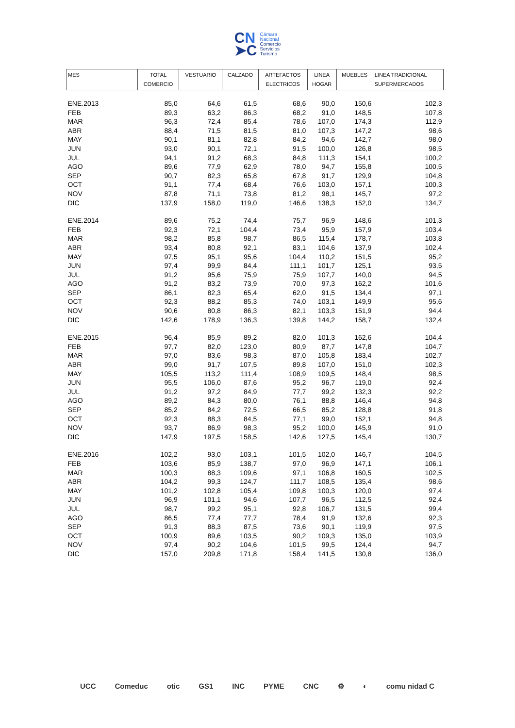CN
➤C
Cámara
Nacional
Comercio
Servicios
Turismo
| MES | TOTAL COMERCIO | VESTUARIO | CALZADO | ARTEFACTOS ELECTRICOS | LINEA HOGAR | MUEBLES | LINEA TRADICIONAL SUPERMERCADOS |
| --- | --- | --- | --- | --- | --- | --- | --- |
| ENE.2013 | 85,0 | 64,6 | 61,5 | 68,6 | 90,0 | 150,6 | 102,3 |
| FEB | 89,3 | 63,2 | 86,3 | 68,2 | 91,0 | 148,5 | 107,8 |
| MAR | 96,3 | 72,4 | 85,4 | 78,6 | 107,0 | 174,3 | 112,9 |
| ABR | 88,4 | 71,5 | 81,5 | 81,0 | 107,3 | 147,2 | 98,6 |
| MAY | 90,1 | 81,1 | 82,8 | 84,2 | 94,6 | 142,7 | 98,0 |
| JUN | 93,0 | 90,1 | 72,1 | 91,5 | 100,0 | 126,8 | 98,5 |
| JUL | 94,1 | 91,2 | 68,3 | 84,8 | 111,3 | 154,1 | 100,2 |
| AGO | 89,6 | 77,9 | 62,9 | 78,0 | 94,7 | 155,8 | 100,5 |
| SEP | 90,7 | 82,3 | 65,8 | 67,8 | 91,7 | 129,9 | 104,8 |
| OCT | 91,1 | 77,4 | 68,4 | 76,6 | 103,0 | 157,1 | 100,3 |
| NOV | 87,8 | 71,1 | 73,8 | 81,2 | 98,1 | 145,7 | 97,2 |
| DIC | 137,9 | 158,0 | 119,0 | 146,6 | 138,3 | 152,0 | 134,7 |
| ENE.2014 | 89,6 | 75,2 | 74,4 | 75,7 | 96,9 | 148,6 | 101,3 |
| FEB | 92,3 | 72,1 | 104,4 | 73,4 | 95,9 | 157,9 | 103,4 |
| MAR | 98,2 | 85,8 | 98,7 | 86,5 | 115,4 | 178,7 | 103,8 |
| ABR | 93,4 | 80,8 | 92,1 | 83,1 | 104,6 | 137,9 | 102,4 |
| MAY | 97,5 | 95,1 | 95,6 | 104,4 | 110,2 | 151,5 | 95,2 |
| JUN | 97,4 | 99,9 | 84,4 | 111,1 | 101,7 | 125,1 | 93,5 |
| JUL | 91,2 | 95,6 | 75,9 | 75,9 | 107,7 | 140,0 | 94,5 |
| AGO | 91,2 | 83,2 | 73,9 | 70,0 | 97,3 | 162,2 | 101,6 |
| SEP | 86,1 | 82,3 | 65,4 | 62,0 | 91,5 | 134,4 | 97,1 |
| OCT | 92,3 | 88,2 | 85,3 | 74,0 | 103,1 | 149,9 | 95,6 |
| NOV | 90,6 | 80,8 | 86,3 | 82,1 | 103,3 | 151,9 | 94,4 |
| DIC | 142,6 | 178,9 | 136,3 | 139,8 | 144,2 | 158,7 | 132,4 |
| ENE.2015 | 96,4 | 85,9 | 89,2 | 82,0 | 101,3 | 162,6 | 104,4 |
| FEB | 97,7 | 82,0 | 123,0 | 80,9 | 87,7 | 147,8 | 104,7 |
| MAR | 97,0 | 83,6 | 98,3 | 87,0 | 105,8 | 183,4 | 102,7 |
| ABR | 99,0 | 91,7 | 107,5 | 89,8 | 107,0 | 151,0 | 102,3 |
| MAY | 105,5 | 113,2 | 111,4 | 108,9 | 109,5 | 148,4 | 98,5 |
| JUN | 95,5 | 106,0 | 87,6 | 95,2 | 96,7 | 119,0 | 92,4 |
| JUL | 91,2 | 97,2 | 84,9 | 77,7 | 99,2 | 132,3 | 92,2 |
| AGO | 89,2 | 84,3 | 80,0 | 76,1 | 88,8 | 146,4 | 94,8 |
| SEP | 85,2 | 84,2 | 72,5 | 66,5 | 85,2 | 128,8 | 91,8 |
| OCT | 92,3 | 88,3 | 84,5 | 77,1 | 99,0 | 152,1 | 94,8 |
| NOV | 93,7 | 86,9 | 98,3 | 95,2 | 100,0 | 145,9 | 91,0 |
| DIC | 147,9 | 197,5 | 158,5 | 142,6 | 127,5 | 145,4 | 130,7 |
| ENE.2016 | 102,2 | 93,0 | 103,1 | 101,5 | 102,0 | 146,7 | 104,5 |
| FEB | 103,6 | 85,9 | 138,7 | 97,0 | 96,9 | 147,1 | 106,1 |
| MAR | 100,3 | 88,3 | 109,6 | 97,1 | 106,8 | 160,5 | 102,5 |
| ABR | 104,2 | 99,3 | 124,7 | 111,7 | 108,5 | 135,4 | 98,6 |
| MAY | 101,2 | 102,8 | 105,4 | 109,8 | 100,3 | 120,0 | 97,4 |
| JUN | 96,9 | 101,1 | 94,6 | 107,7 | 96,5 | 112,5 | 92,4 |
| JUL | 98,7 | 99,2 | 95,1 | 92,8 | 106,7 | 131,5 | 99,4 |
| AGO | 86,5 | 77,4 | 77,7 | 78,4 | 91,9 | 132,6 | 92,3 |
| SEP | 91,3 | 88,3 | 87,5 | 73,6 | 90,1 | 119,9 | 97,5 |
| OCT | 100,9 | 89,6 | 103,5 | 90,2 | 109,3 | 135,0 | 103,9 |
| NOV | 97,4 | 90,2 | 104,6 | 101,5 | 99,5 | 124,4 | 94,7 |
| DIC | 157,0 | 209,8 | 171,8 | 158,4 | 141,5 | 130,8 | 136,0 |
UCC Comeduc otic GS1 INC PYME CNC ⚙ ◐ comu nidad C